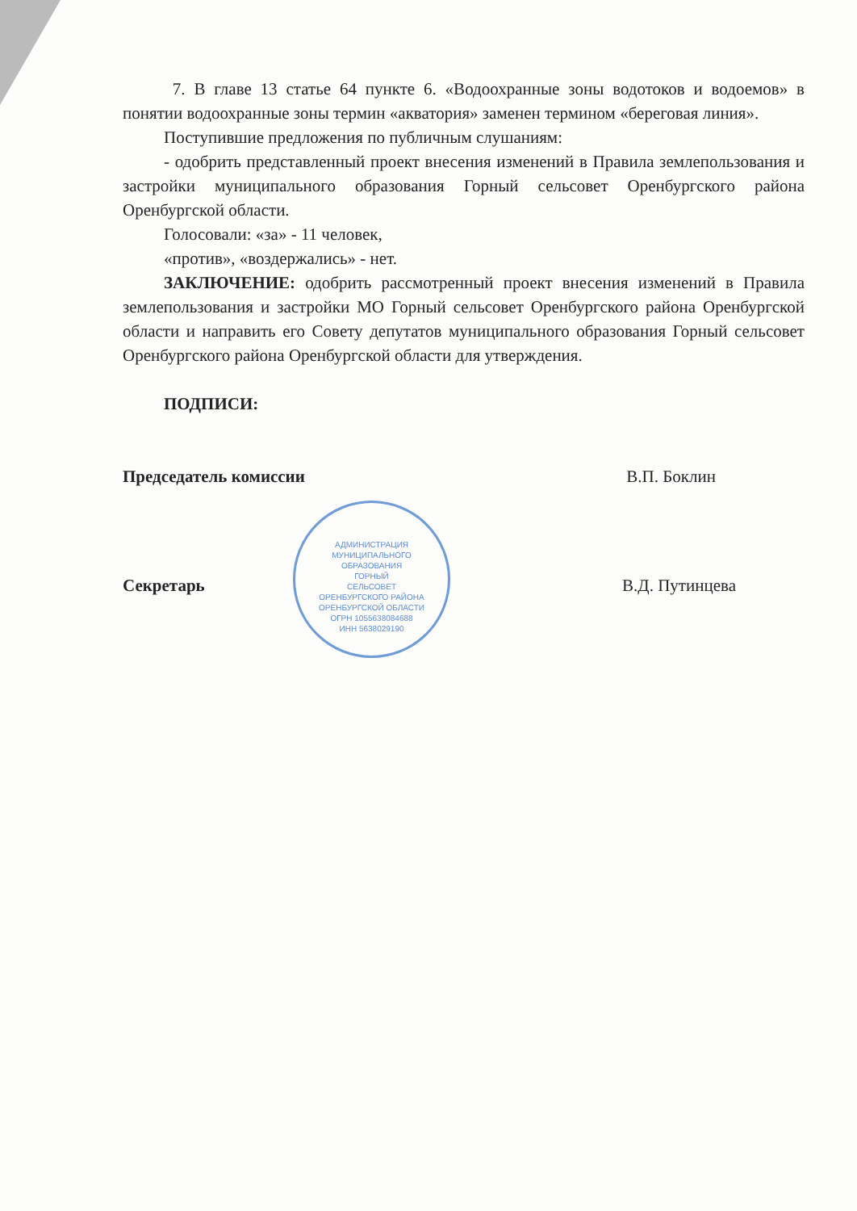7. В главе 13 статье 64 пункте 6. «Водоохранные зоны водотоков и водоемов» в понятии водоохранные зоны термин «акватория» заменен термином «береговая линия».
Поступившие предложения по публичным слушаниям:
- одобрить представленный проект внесения изменений в Правила землепользования и застройки муниципального образования Горный сельсовет Оренбургского района Оренбургской области.
Голосовали: «за» - 11 человек,
«против», «воздержались» - нет.
ЗАКЛЮЧЕНИЕ: одобрить рассмотренный проект внесения изменений в Правила землепользования и застройки МО Горный сельсовет Оренбургского района Оренбургской области и направить его Совету депутатов муниципального образования Горный сельсовет Оренбургского района Оренбургской области для утверждения.
ПОДПИСИ:
Председатель комиссии В.П. Боклин
Секретарь В.Д. Путинцева
АДМИНИСТРАЦИЯ
МУНИЦИПАЛЬНОГО
ОБРАЗОВАНИЯ
ГОРНЫЙ
СЕЛЬСОВЕТ
ОРЕНБУРГСКОГО РАЙОНА
ОРЕНБУРГСКОЙ ОБЛАСТИ
ОГРН 1055638084688
ИНН 5638029190